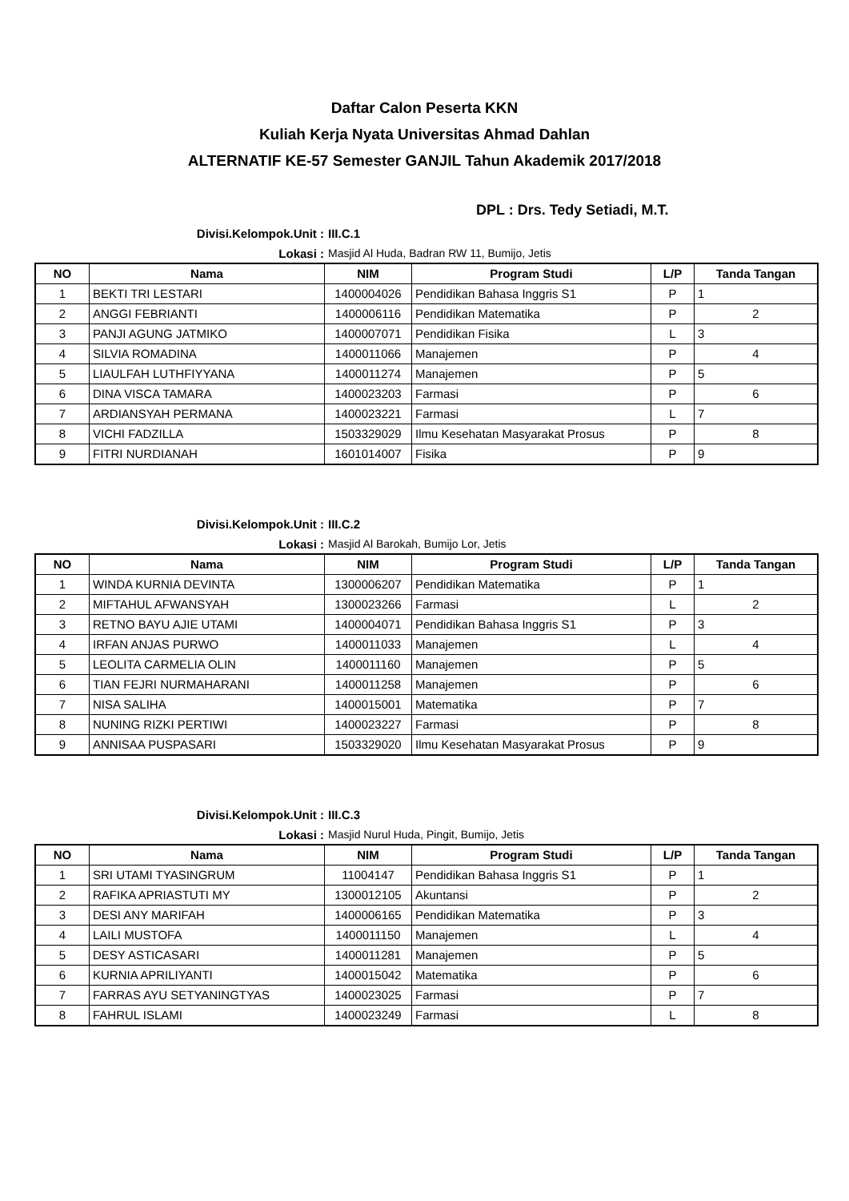Daftar Calon Peserta KKN
Kuliah Kerja Nyata Universitas Ahmad Dahlan
ALTERNATIF KE-57 Semester GANJIL Tahun Akademik 2017/2018
DPL : Drs. Tedy Setiadi, M.T.
Divisi.Kelompok.Unit : III.C.1
Lokasi : Masjid Al Huda, Badran RW 11, Bumijo, Jetis
| NO | Nama | NIM | Program Studi | L/P | Tanda Tangan |
| --- | --- | --- | --- | --- | --- |
| 1 | BEKTI TRI LESTARI | 1400004026 | Pendidikan Bahasa Inggris S1 | P | 1 |
| 2 | ANGGI FEBRIANTI | 1400006116 | Pendidikan Matematika | P | 2 |
| 3 | PANJI AGUNG JATMIKO | 1400007071 | Pendidikan Fisika | L | 3 |
| 4 | SILVIA ROMADINA | 1400011066 | Manajemen | P | 4 |
| 5 | LIAULFAH LUTHFIYYANA | 1400011274 | Manajemen | P | 5 |
| 6 | DINA VISCA TAMARA | 1400023203 | Farmasi | P | 6 |
| 7 | ARDIANSYAH PERMANA | 1400023221 | Farmasi | L | 7 |
| 8 | VICHI FADZILLA | 1503329029 | Ilmu Kesehatan Masyarakat Prosus | P | 8 |
| 9 | FITRI NURDIANAH | 1601014007 | Fisika | P | 9 |
Divisi.Kelompok.Unit : III.C.2
Lokasi : Masjid Al Barokah, Bumijo Lor, Jetis
| NO | Nama | NIM | Program Studi | L/P | Tanda Tangan |
| --- | --- | --- | --- | --- | --- |
| 1 | WINDA KURNIA DEVINTA | 1300006207 | Pendidikan Matematika | P | 1 |
| 2 | MIFTAHUL AFWANSYAH | 1300023266 | Farmasi | L | 2 |
| 3 | RETNO BAYU AJIE UTAMI | 1400004071 | Pendidikan Bahasa Inggris S1 | P | 3 |
| 4 | IRFAN ANJAS PURWO | 1400011033 | Manajemen | L | 4 |
| 5 | LEOLITA CARMELIA OLIN | 1400011160 | Manajemen | P | 5 |
| 6 | TIAN FEJRI NURMAHARANI | 1400011258 | Manajemen | P | 6 |
| 7 | NISA SALIHA | 1400015001 | Matematika | P | 7 |
| 8 | NUNING RIZKI PERTIWI | 1400023227 | Farmasi | P | 8 |
| 9 | ANNISAA PUSPASARI | 1503329020 | Ilmu Kesehatan Masyarakat Prosus | P | 9 |
Divisi.Kelompok.Unit : III.C.3
Lokasi : Masjid Nurul Huda, Pingit, Bumijo, Jetis
| NO | Nama | NIM | Program Studi | L/P | Tanda Tangan |
| --- | --- | --- | --- | --- | --- |
| 1 | SRI UTAMI TYASINGRUM | 11004147 | Pendidikan Bahasa Inggris S1 | P | 1 |
| 2 | RAFIKA APRIASTUTI MY | 1300012105 | Akuntansi | P | 2 |
| 3 | DESI ANY MARIFAH | 1400006165 | Pendidikan Matematika | P | 3 |
| 4 | LAILI MUSTOFA | 1400011150 | Manajemen | L | 4 |
| 5 | DESY ASTICASARI | 1400011281 | Manajemen | P | 5 |
| 6 | KURNIA APRILIYANTI | 1400015042 | Matematika | P | 6 |
| 7 | FARRAS AYU SETYANINGTYAS | 1400023025 | Farmasi | P | 7 |
| 8 | FAHRUL ISLAMI | 1400023249 | Farmasi | L | 8 |